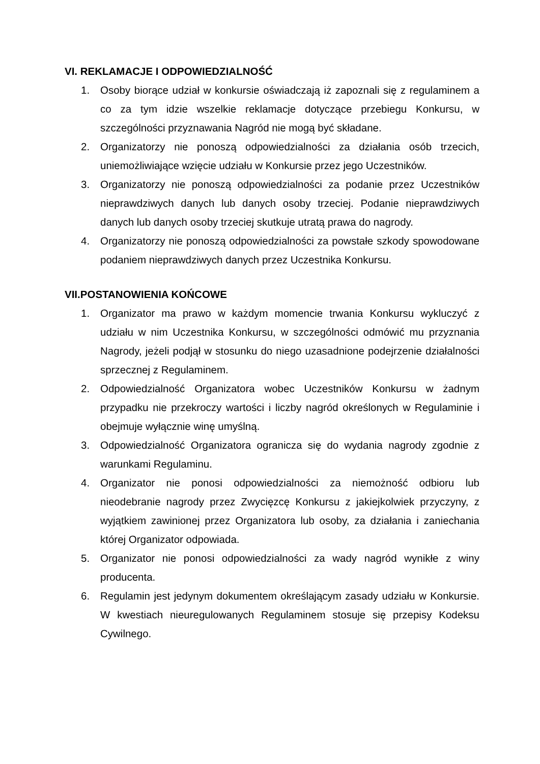VI. REKLAMACJE I ODPOWIEDZIALNOŚĆ
1. Osoby biorące udział w konkursie oświadczają iż zapoznali się z regulaminem a co za tym idzie wszelkie reklamacje dotyczące przebiegu Konkursu, w szczególności przyznawania Nagród nie mogą być składane.
2. Organizatorzy nie ponoszą odpowiedzialności za działania osób trzecich, uniemożliwiające wzięcie udziału w Konkursie przez jego Uczestników.
3. Organizatorzy nie ponoszą odpowiedzialności za podanie przez Uczestników nieprawdziwych danych lub danych osoby trzeciej. Podanie nieprawdziwych danych lub danych osoby trzeciej skutkuje utratą prawa do nagrody.
4. Organizatorzy nie ponoszą odpowiedzialności za powstałe szkody spowodowane podaniem nieprawdziwych danych przez Uczestnika Konkursu.
VII.POSTANOWIENIA KOŃCOWE
1. Organizator ma prawo w każdym momencie trwania Konkursu wykluczyć z udziału w nim Uczestnika Konkursu, w szczególności odmówić mu przyznania Nagrody, jeżeli podjął w stosunku do niego uzasadnione podejrzenie działalności sprzecznej z Regulaminem.
2. Odpowiedzialność Organizatora wobec Uczestników Konkursu w żadnym przypadku nie przekroczy wartości i liczby nagród określonych w Regulaminie i obejmuje wyłącznie winę umyślną.
3. Odpowiedzialność Organizatora ogranicza się do wydania nagrody zgodnie z warunkami Regulaminu.
4. Organizator nie ponosi odpowiedzialności za niemożność odbioru lub nieodebranie nagrody przez Zwycięzcę Konkursu z jakiejkolwiek przyczyny, z wyjątkiem zawinionej przez Organizatora lub osoby, za działania i zaniechania której Organizator odpowiada.
5. Organizator nie ponosi odpowiedzialności za wady nagród wynikłe z winy producenta.
6. Regulamin jest jedynym dokumentem określającym zasady udziału w Konkursie. W kwestiach nieuregulowanych Regulaminem stosuje się przepisy Kodeksu Cywilnego.